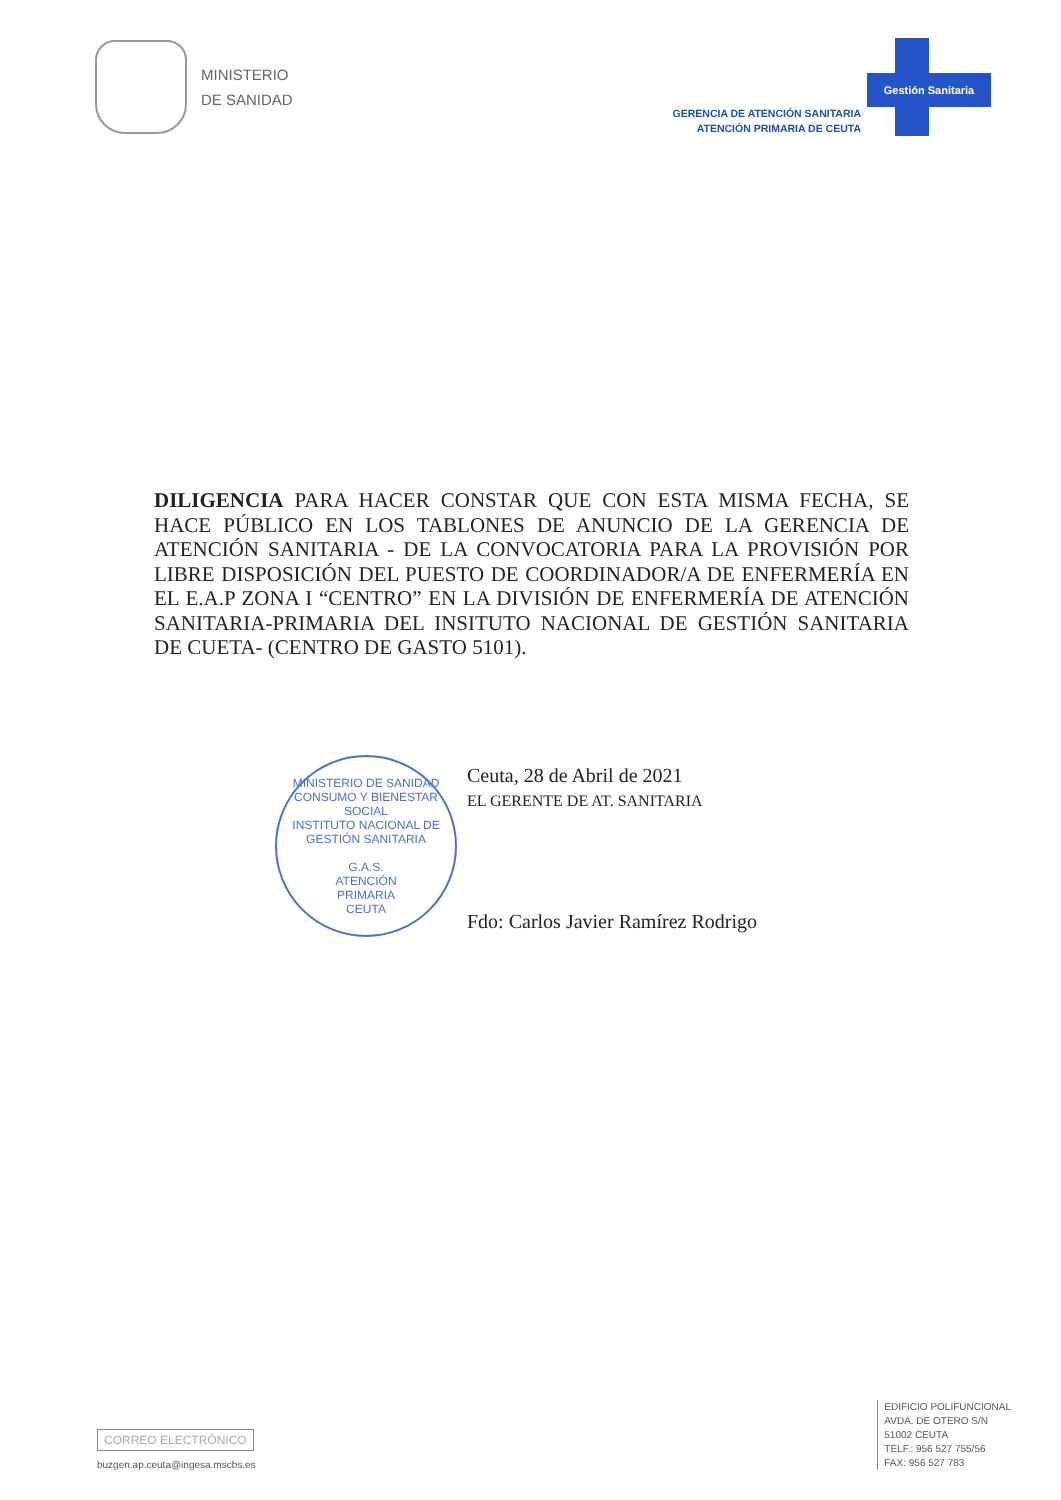MINISTERIO
DE SANIDAD
GERENCIA DE ATENCIÓN SANITARIA
ATENCIÓN PRIMARIA DE CEUTA
Gestión Sanitaria
DILIGENCIA PARA HACER CONSTAR QUE CON ESTA MISMA FECHA, SE HACE PÚBLICO EN LOS TABLONES DE ANUNCIO DE LA GERENCIA DE ATENCIÓN SANITARIA - DE LA CONVOCATORIA PARA LA PROVISIÓN POR LIBRE DISPOSICIÓN DEL PUESTO DE COORDINADOR/A DE ENFERMERÍA EN EL E.A.P ZONA I “CENTRO” EN LA DIVISIÓN DE ENFERMERÍA DE ATENCIÓN SANITARIA-PRIMARIA DEL INSITUTO NACIONAL DE GESTIÓN SANITARIA DE CUETA- (CENTRO DE GASTO 5101).
MINISTERIO DE SANIDAD CONSUMO Y BIENESTAR SOCIAL
INSTITUTO NACIONAL DE GESTIÓN SANITARIA
G.A.S.
ATENCIÓN
PRIMARIA
CEUTA
Ceuta, 28 de Abril de 2021
EL GERENTE DE AT. SANITARIA
Fdo: Carlos Javier Ramírez Rodrigo
CORREO ELECTRÓNICO
buzgen.ap.ceuta@ingesa.mscbs.es
EDIFICIO POLIFUNCIONAL
AVDA. DE OTERO S/N
51002 CEUTA
TELF.: 956 527 755/56
FAX: 956 527 783